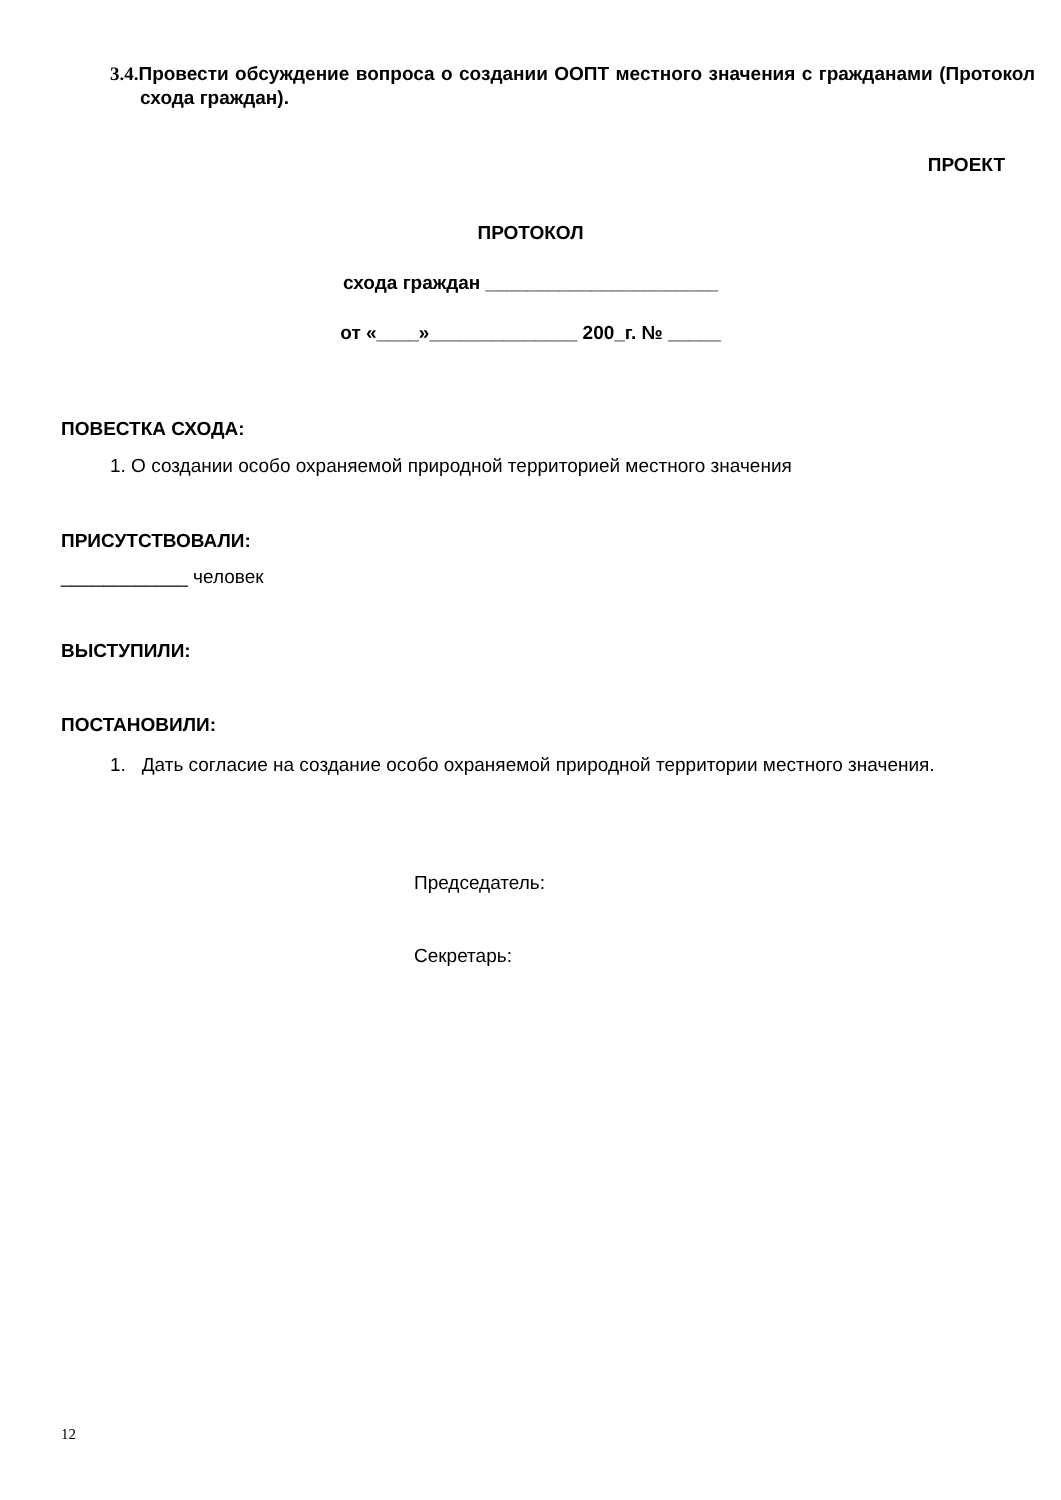3.4. Провести обсуждение вопроса о создании ООПТ местного значения с гражданами (Протокол схода граждан).
ПРОЕКТ
ПРОТОКОЛ
схода граждан ______________________
от «____»______________ 200_г. № _____
ПОВЕСТКА СХОДА:
1. О создании особо охраняемой природной территорией местного значения
ПРИСУТСТВОВАЛИ:
____________ человек
ВЫСТУПИЛИ:
ПОСТАНОВИЛИ:
1. Дать согласие на создание особо охраняемой природной территории местного значения.
Председатель:
Секретарь:
12